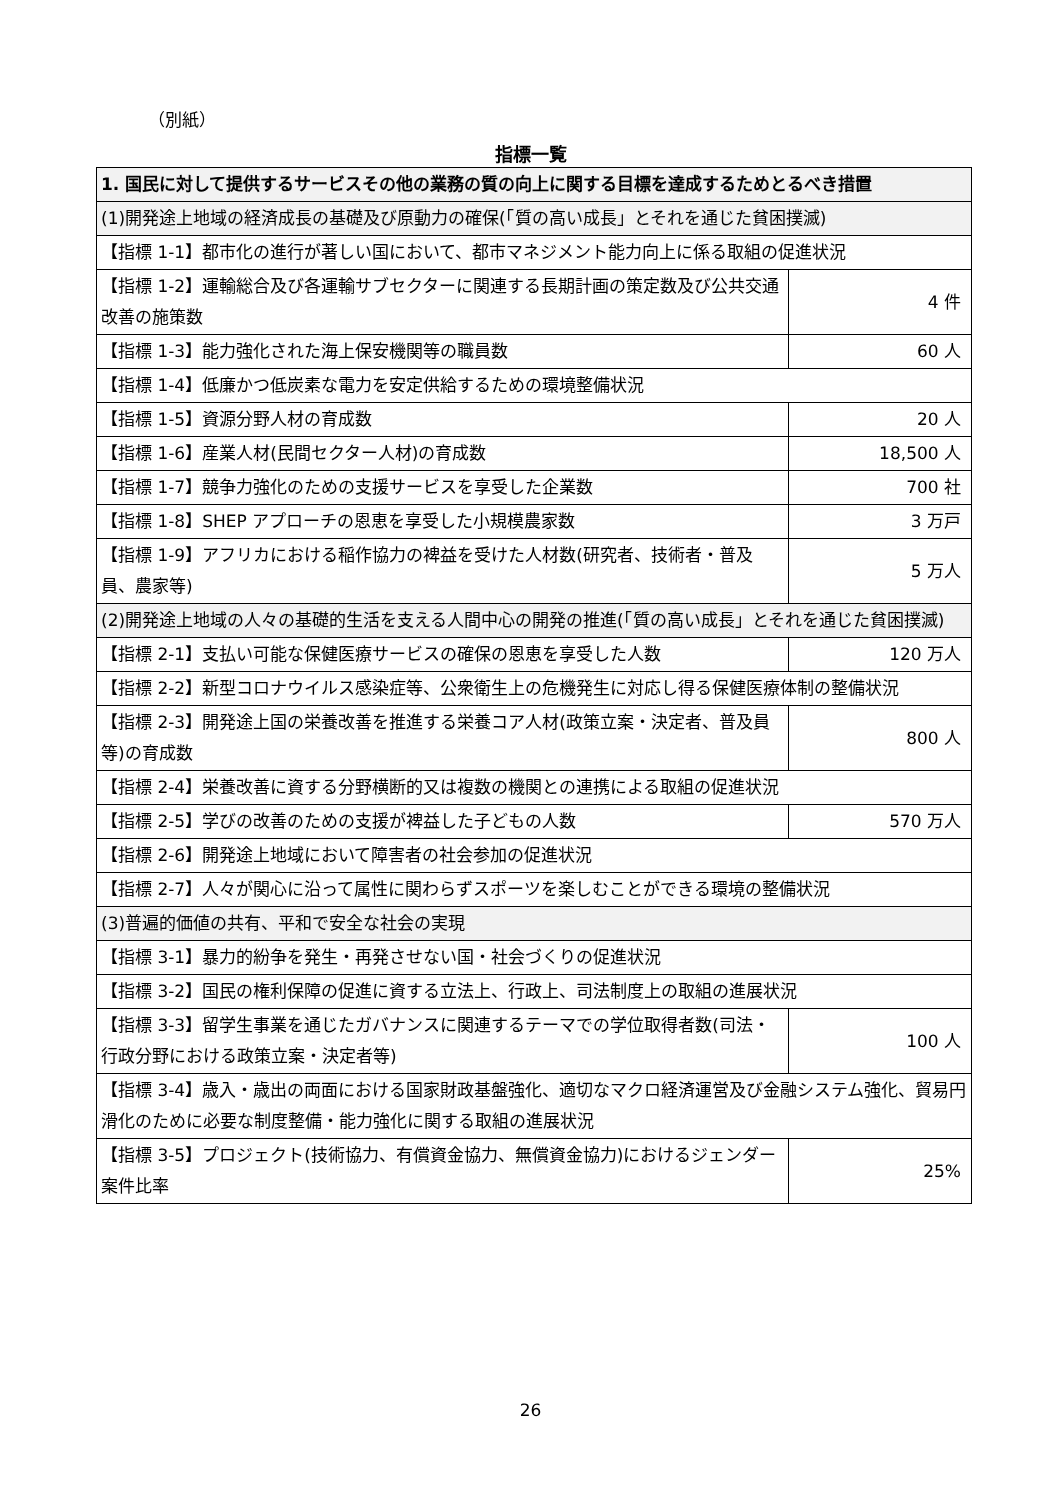（別紙）
指標一覧
| 1. 国民に対して提供するサービスその他の業務の質の向上に関する目標を達成するためとるべき措置 | |
| (1)開発途上地域の経済成長の基礎及び原動力の確保(「質の高い成長」とそれを通じた貧困撲滅) | |
| 【指標 1-1】都市化の進行が著しい国において、都市マネジメント能力向上に係る取組の促進状況 | |
| 【指標 1-2】運輸総合及び各運輸サブセクターに関連する長期計画の策定数及び公共交通改善の施策数 | 4 件 |
| 【指標 1-3】能力強化された海上保安機関等の職員数 | 60 人 |
| 【指標 1-4】低廉かつ低炭素な電力を安定供給するための環境整備状況 | |
| 【指標 1-5】資源分野人材の育成数 | 20 人 |
| 【指標 1-6】産業人材(民間セクター人材)の育成数 | 18,500 人 |
| 【指標 1-7】競争力強化のための支援サービスを享受した企業数 | 700 社 |
| 【指標 1-8】SHEP アプローチの恩恵を享受した小規模農家数 | 3 万戸 |
| 【指標 1-9】アフリカにおける稲作協力の裨益を受けた人材数(研究者、技術者・普及員、農家等) | 5 万人 |
| (2)開発途上地域の人々の基礎的生活を支える人間中心の開発の推進(「質の高い成長」とそれを通じた貧困撲滅) | |
| 【指標 2-1】支払い可能な保健医療サービスの確保の恩恵を享受した人数 | 120 万人 |
| 【指標 2-2】新型コロナウイルス感染症等、公衆衛生上の危機発生に対応し得る保健医療体制の整備状況 | |
| 【指標 2-3】開発途上国の栄養改善を推進する栄養コア人材(政策立案・決定者、普及員等)の育成数 | 800 人 |
| 【指標 2-4】栄養改善に資する分野横断的又は複数の機関との連携による取組の促進状況 | |
| 【指標 2-5】学びの改善のための支援が裨益した子どもの人数 | 570 万人 |
| 【指標 2-6】開発途上地域において障害者の社会参加の促進状況 | |
| 【指標 2-7】人々が関心に沿って属性に関わらずスポーツを楽しむことができる環境の整備状況 | |
| (3)普遍的価値の共有、平和で安全な社会の実現 | |
| 【指標 3-1】暴力的紛争を発生・再発させない国・社会づくりの促進状況 | |
| 【指標 3-2】国民の権利保障の促進に資する立法上、行政上、司法制度上の取組の進展状況 | |
| 【指標 3-3】留学生事業を通じたガバナンスに関連するテーマでの学位取得者数(司法・行政分野における政策立案・決定者等) | 100 人 |
| 【指標 3-4】歳入・歳出の両面における国家財政基盤強化、適切なマクロ経済運営及び金融システム強化、貿易円滑化のために必要な制度整備・能力強化に関する取組の進展状況 | |
| 【指標 3-5】プロジェクト(技術協力、有償資金協力、無償資金協力)におけるジェンダー案件比率 | 25% |
26